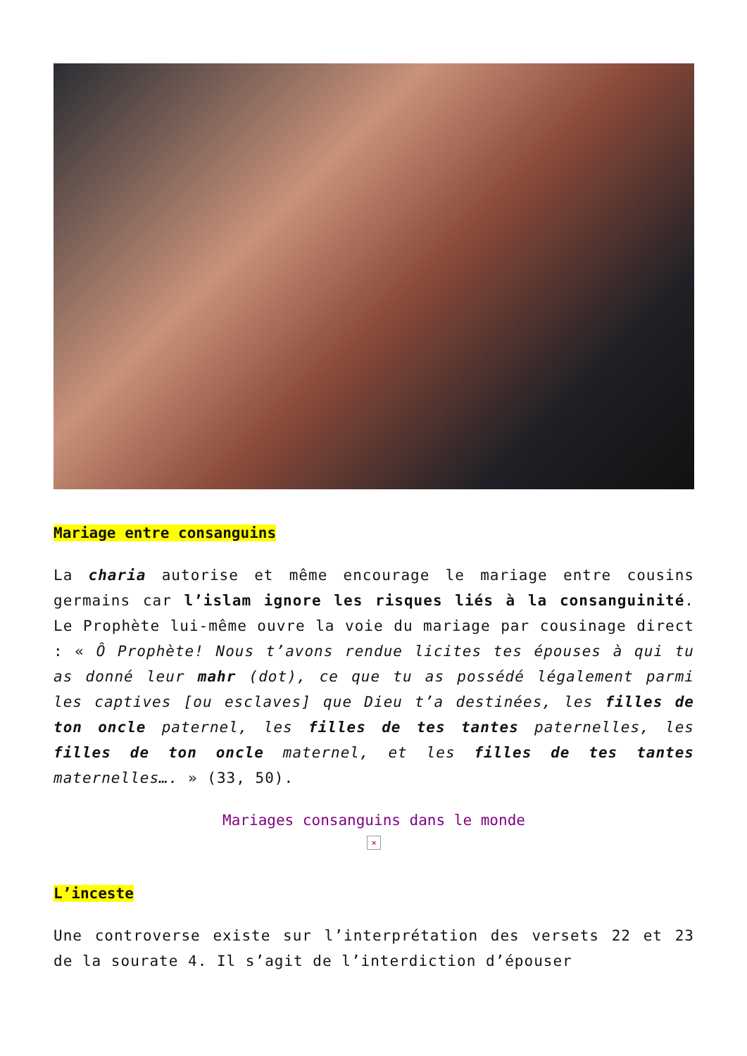Mariage entre consanguins
La charia autorise et même encourage le mariage entre cousins germains car l’islam ignore les risques liés à la consanguinité. Le Prophète lui-même ouvre la voie du mariage par cousinage direct : « Ô Prophète! Nous t’avons rendue licites tes épouses à qui tu as donné leur mahr (dot), ce que tu as possédé légalement parmi les captives [ou esclaves] que Dieu t’a destinées, les filles de ton oncle paternel, les filles de tes tantes paternelles, les filles de ton oncle maternel, et les filles de tes tantes maternelles…. » (33, 50).
Mariages consanguins dans le monde
×
L’inceste
Une controverse existe sur l’interprétation des versets 22 et 23 de la sourate 4. Il s’agit de l’interdiction d’épouser